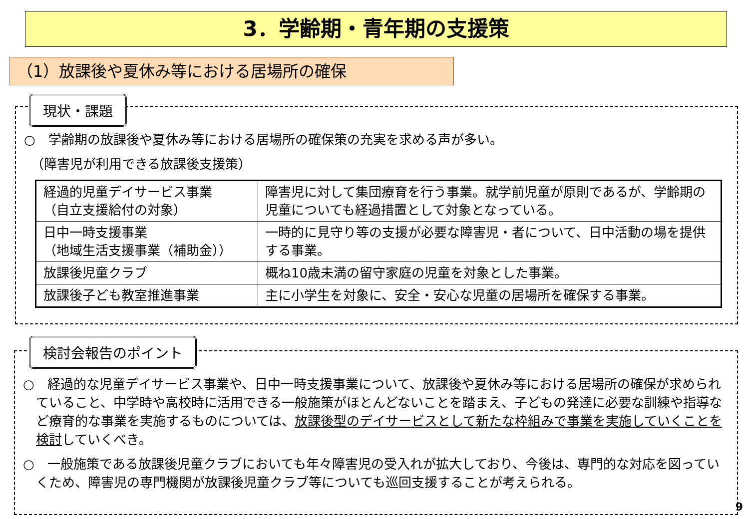3．学齢期・青年期の支援策
（1）放課後や夏休み等における居場所の確保
現状・課題
○　学齢期の放課後や夏休み等における居場所の確保策の充実を求める声が多い。
（障害児が利用できる放課後支援策）
| 経過的児童デイサービス事業 （自立支援給付の対象） | 障害児に対して集団療育を行う事業。就学前児童が原則であるが、学齢期の児童についても経過措置として対象となっている。 |
| 日中一時支援事業 （地域生活支援事業（補助金）） | 一時的に見守り等の支援が必要な障害児・者について、日中活動の場を提供する事業。 |
| 放課後児童クラブ | 概ね10歳未満の留守家庭の児童を対象とした事業。 |
| 放課後子ども教室推進事業 | 主に小学生を対象に、安全・安心な児童の居場所を確保する事業。 |
検討会報告のポイント
○　経過的な児童デイサービス事業や、日中一時支援事業について、放課後や夏休み等における居場所の確保が求められていること、中学時や高校時に活用できる一般施策がほとんどないことを踏まえ、子どもの発達に必要な訓練や指導など療育的な事業を実施するものについては、放課後型のデイサービスとして新たな枠組みで事業を実施していくことを検討していくべき。
○　一般施策である放課後児童クラブにおいても年々障害児の受入れが拡大しており、今後は、専門的な対応を図っていくため、障害児の専門機関が放課後児童クラブ等についても巡回支援することが考えられる。
9